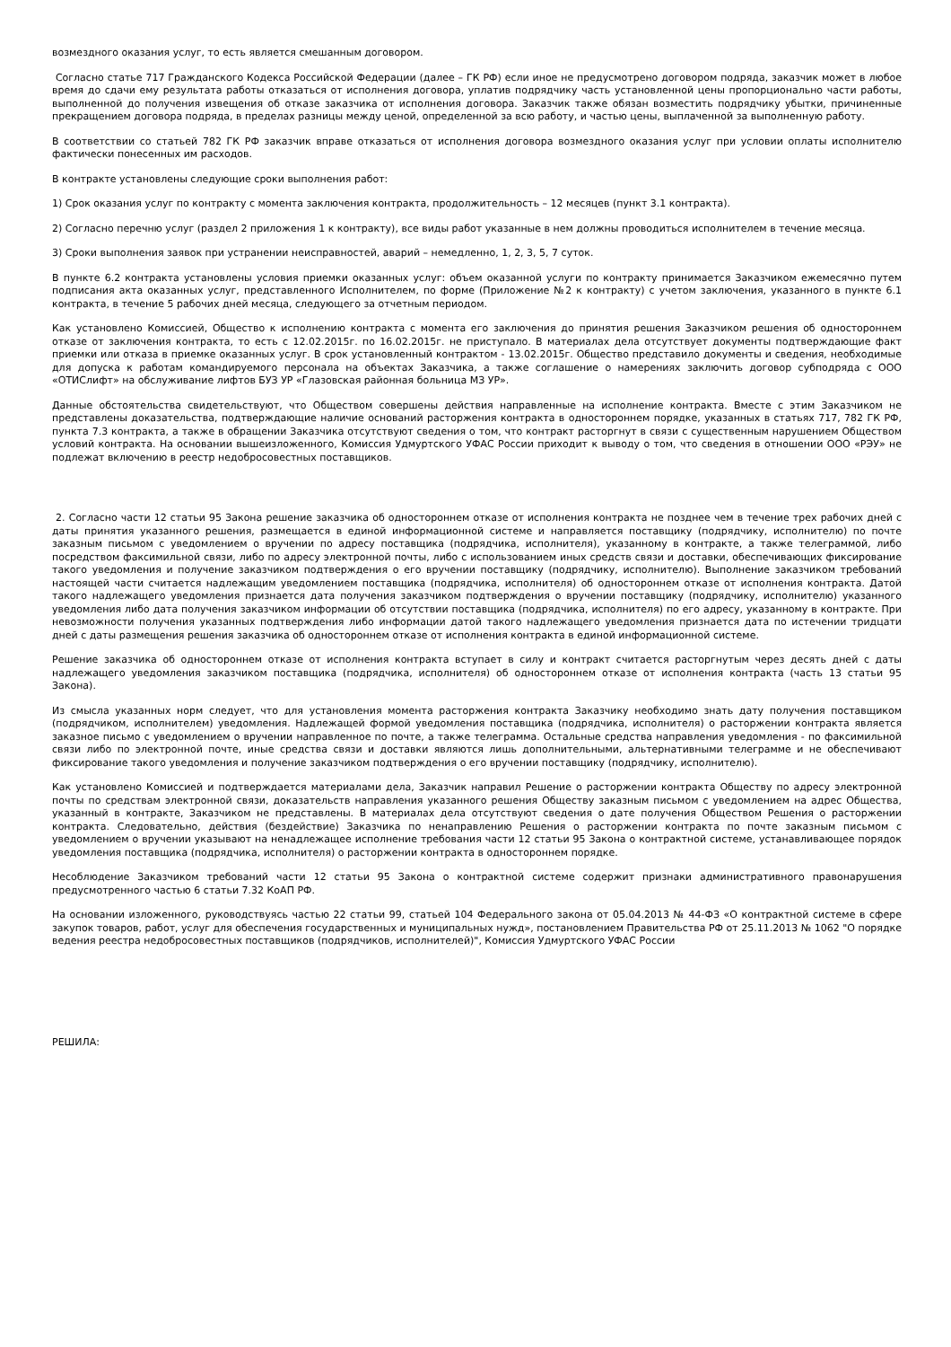возмездного оказания услуг, то есть является смешанным договором.
Согласно статье 717 Гражданского Кодекса Российской Федерации (далее – ГК РФ) если иное не предусмотрено договором подряда, заказчик может в любое время до сдачи ему результата работы отказаться от исполнения договора, уплатив подрядчику часть установленной цены пропорционально части работы, выполненной до получения извещения об отказе заказчика от исполнения договора. Заказчик также обязан возместить подрядчику убытки, причиненные прекращением договора подряда, в пределах разницы между ценой, определенной за всю работу, и частью цены, выплаченной за выполненную работу.
В соответствии со статьей 782 ГК РФ заказчик вправе отказаться от исполнения договора возмездного оказания услуг при условии оплаты исполнителю фактически понесенных им расходов.
В контракте установлены следующие сроки выполнения работ:
1) Срок оказания услуг по контракту с момента заключения контракта, продолжительность – 12 месяцев (пункт 3.1 контракта).
2) Согласно перечню услуг (раздел 2 приложения 1 к контракту), все виды работ указанные в нем должны проводиться исполнителем в течение месяца.
3) Сроки выполнения заявок при устранении неисправностей, аварий – немедленно, 1, 2, 3, 5, 7 суток.
В пункте 6.2 контракта установлены условия приемки оказанных услуг: объем оказанной услуги по контракту принимается Заказчиком ежемесячно путем подписания акта оказанных услуг, представленного Исполнителем, по форме (Приложение №2 к контракту) с учетом заключения, указанного в пункте 6.1 контракта, в течение 5 рабочих дней месяца, следующего за отчетным периодом.
Как установлено Комиссией, Общество к исполнению контракта с момента его заключения до принятия решения Заказчиком решения об одностороннем отказе от заключения контракта, то есть с 12.02.2015г. по 16.02.2015г. не приступало. В материалах дела отсутствует документы подтверждающие факт приемки или отказа в приемке оказанных услуг. В срок установленный контрактом - 13.02.2015г. Общество представило документы и сведения, необходимые для допуска к работам командируемого персонала на объектах Заказчика, а также соглашение о намерениях заключить договор субподряда с ООО «ОТИСлифт» на обслуживание лифтов БУЗ УР «Глазовская районная больница МЗ УР».
Данные обстоятельства свидетельствуют, что Обществом совершены действия направленные на исполнение контракта. Вместе с этим Заказчиком не представлены доказательства, подтверждающие наличие оснований расторжения контракта в одностороннем порядке, указанных в статьях 717, 782 ГК РФ, пункта 7.3 контракта, а также в обращении Заказчика отсутствуют сведения о том, что контракт расторгнут в связи с существенным нарушением Обществом условий контракта. На основании вышеизложенного, Комиссия Удмуртского УФАС России приходит к выводу о том, что сведения в отношении ООО «РЭУ» не подлежат включению в реестр недобросовестных поставщиков.
2. Согласно части 12 статьи 95 Закона решение заказчика об одностороннем отказе от исполнения контракта не позднее чем в течение трех рабочих дней с даты принятия указанного решения, размещается в единой информационной системе и направляется поставщику (подрядчику, исполнителю) по почте заказным письмом с уведомлением о вручении по адресу поставщика (подрядчика, исполнителя), указанному в контракте, а также телеграммой, либо посредством факсимильной связи, либо по адресу электронной почты, либо с использованием иных средств связи и доставки, обеспечивающих фиксирование такого уведомления и получение заказчиком подтверждения о его вручении поставщику (подрядчику, исполнителю). Выполнение заказчиком требований настоящей части считается надлежащим уведомлением поставщика (подрядчика, исполнителя) об одностороннем отказе от исполнения контракта. Датой такого надлежащего уведомления признается дата получения заказчиком подтверждения о вручении поставщику (подрядчику, исполнителю) указанного уведомления либо дата получения заказчиком информации об отсутствии поставщика (подрядчика, исполнителя) по его адресу, указанному в контракте. При невозможности получения указанных подтверждения либо информации датой такого надлежащего уведомления признается дата по истечении тридцати дней с даты размещения решения заказчика об одностороннем отказе от исполнения контракта в единой информационной системе.
Решение заказчика об одностороннем отказе от исполнения контракта вступает в силу и контракт считается расторгнутым через десять дней с даты надлежащего уведомления заказчиком поставщика (подрядчика, исполнителя) об одностороннем отказе от исполнения контракта (часть 13 статьи 95 Закона).
Из смысла указанных норм следует, что для установления момента расторжения контракта Заказчику необходимо знать дату получения поставщиком (подрядчиком, исполнителем) уведомления. Надлежащей формой уведомления поставщика (подрядчика, исполнителя) о расторжении контракта является заказное письмо с уведомлением о вручении направленное по почте, а также телеграмма. Остальные средства направления уведомления - по факсимильной связи либо по электронной почте, иные средства связи и доставки являются лишь дополнительными, альтернативными телеграмме и не обеспечивают фиксирование такого уведомления и получение заказчиком подтверждения о его вручении поставщику (подрядчику, исполнителю).
Как установлено Комиссией и подтверждается материалами дела, Заказчик направил Решение о расторжении контракта Обществу по адресу электронной почты по средствам электронной связи, доказательств направления указанного решения Обществу заказным письмом с уведомлением на адрес Общества, указанный в контракте, Заказчиком не представлены. В материалах дела отсутствуют сведения о дате получения Обществом Решения о расторжении контракта. Следовательно, действия (бездействие) Заказчика по ненаправлению Решения о расторжении контракта по почте заказным письмом с уведомлением о вручении указывают на ненадлежащее исполнение требования части 12 статьи 95 Закона о контрактной системе, устанавливающее порядок уведомления поставщика (подрядчика, исполнителя) о расторжении контракта в одностороннем порядке.
Несоблюдение Заказчиком требований части 12 статьи 95 Закона о контрактной системе содержит признаки административного правонарушения предусмотренного частью 6 статьи 7.32 КоАП РФ.
На основании изложенного, руководствуясь частью 22 статьи 99, статьей 104 Федерального закона от 05.04.2013 № 44-ФЗ «О контрактной системе в сфере закупок товаров, работ, услуг для обеспечения государственных и муниципальных нужд», постановлением Правительства РФ от 25.11.2013 № 1062 "О порядке ведения реестра недобросовестных поставщиков (подрядчиков, исполнителей)", Комиссия Удмуртского УФАС России
РЕШИЛА: